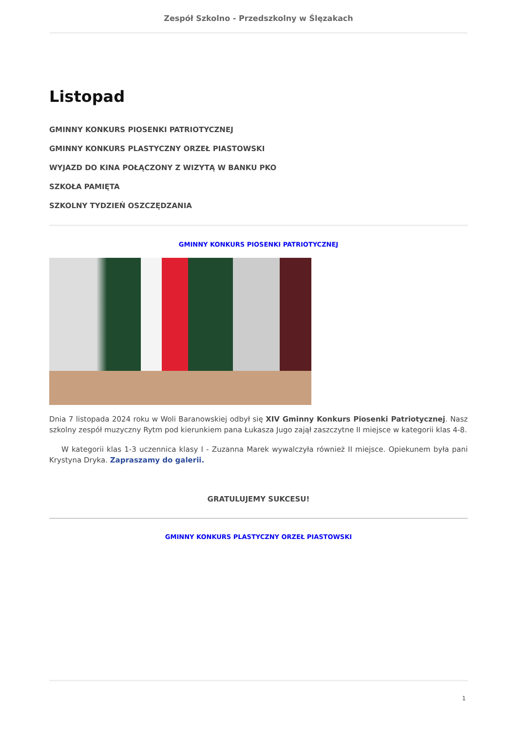Zespół Szkolno - Przedszkolny w Ślęzakach
Listopad
GMINNY KONKURS PIOSENKI PATRIOTYCZNEJ
GMINNY KONKURS PLASTYCZNY ORZEŁ PIASTOWSKI
WYJAZD DO KINA POŁĄCZONY Z WIZYTĄ W BANKU PKO
SZKOŁA PAMIĘTA
SZKOLNY TYDZIEŃ OSZCZĘDZANIA
GMINNY KONKURS PIOSENKI PATRIOTYCZNEJ
Dnia 7 listopada 2024 roku w Woli Baranowskiej odbył się XIV Gminny Konkurs Piosenki Patriotycznej. Nasz szkolny zespół muzyczny Rytm pod kierunkiem pana Łukasza Jugo zajął zaszczytne II miejsce w kategorii klas 4-8.
W kategorii klas 1-3 uczennica klasy I - Zuzanna Marek wywalczyła również II miejsce. Opiekunem była pani Krystyna Dryka. Zapraszamy do galerii.
GRATULUJEMY SUKCESU!
GMINNY KONKURS PLASTYCZNY ORZEŁ PIASTOWSKI
1